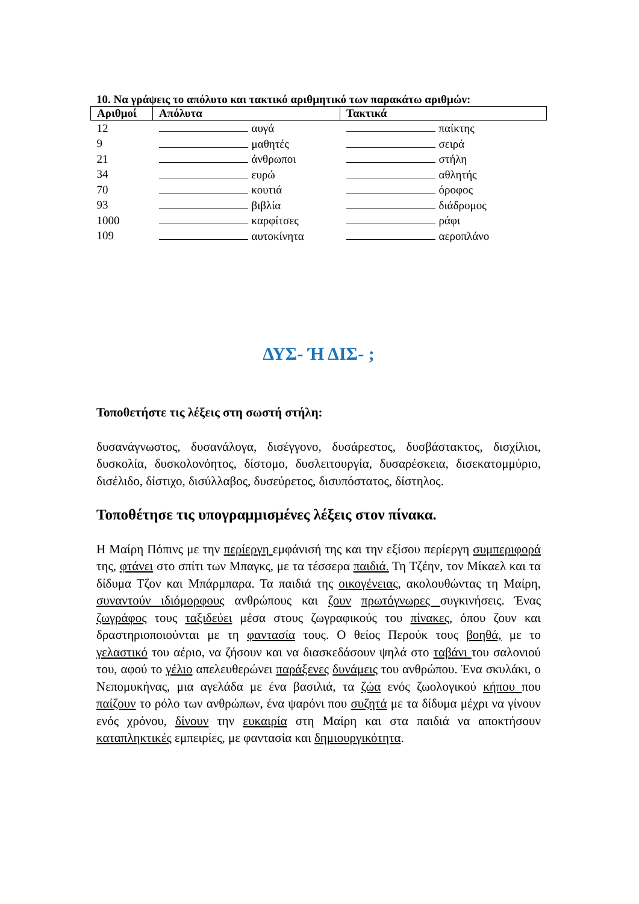10. Να γράψεις το απόλυτο και τακτικό αριθμητικό των παρακάτω αριθμών:
| Αριθμοί | Απόλυτα | Τακτικά |
| --- | --- | --- |
| 12 | αυγά | παίκτης |
| 9 | μαθητές | σειρά |
| 21 | άνθρωποι | στήλη |
| 34 | ευρώ | αθλητής |
| 70 | κουτιά | όροφος |
| 93 | βιβλία | διάδρομος |
| 1000 | καρφίτσες | ράφι |
| 109 | αυτοκίνητα | αεροπλάνο |
ΔΥΣ- Ή ΔΙΣ- ;
Τοποθετήστε τις λέξεις στη σωστή στήλη:
δυσανάγνωστος, δυσανάλογα, δισέγγονο, δυσάρεστος, δυσβάστακτος, δισχίλιοι, δυσκολία, δυσκολονόητος, δίστομο, δυσλειτουργία, δυσαρέσκεια, δισεκατομμύριο, δισέλιδο, δίστιχο, δισύλλαβος, δυσεύρετος, δισυπόστατος, δίστηλος.
Τοποθέτησε τις υπογραμμισμένες λέξεις στον πίνακα.
Η Μαίρη Πόπινς με την περίεργη εμφάνισή της και την εξίσου περίεργη συμπεριφορά της, φτάνει στο σπίτι των Μπαγκς, με τα τέσσερα παιδιά. Τη Τζέην, τον Μίκαελ και τα δίδυμα Τζον και Μπάρμπαρα. Τα παιδιά της οικογένειας, ακολουθώντας τη Μαίρη, συναντούν ιδιόμορφους ανθρώπους και ζουν πρωτόγνωρες συγκινήσεις. Ένας ζωγράφος τους ταξιδεύει μέσα στους ζωγραφικούς του πίνακες, όπου ζουν και δραστηριοποιούνται με τη φαντασία τους. Ο θείος Περούκ τους βοηθά, με το γελαστικό του αέριο, να ζήσουν και να διασκεδάσουν ψηλά στο ταβάνι του σαλονιού του, αφού το γέλιο απελευθερώνει παράξενες δυνάμεις του ανθρώπου. Ένα σκυλάκι, ο Νεπομυκήνας, μια αγελάδα με ένα βασιλιά, τα ζώα ενός ζωολογικού κήπου που παίζουν το ρόλο των ανθρώπων, ένα ψαρόνι που συζητά με τα δίδυμα μέχρι να γίνουν ενός χρόνου, δίνουν την ευκαιρία στη Μαίρη και στα παιδιά να αποκτήσουν καταπληκτικές εμπειρίες, με φαντασία και δημιουργικότητα.